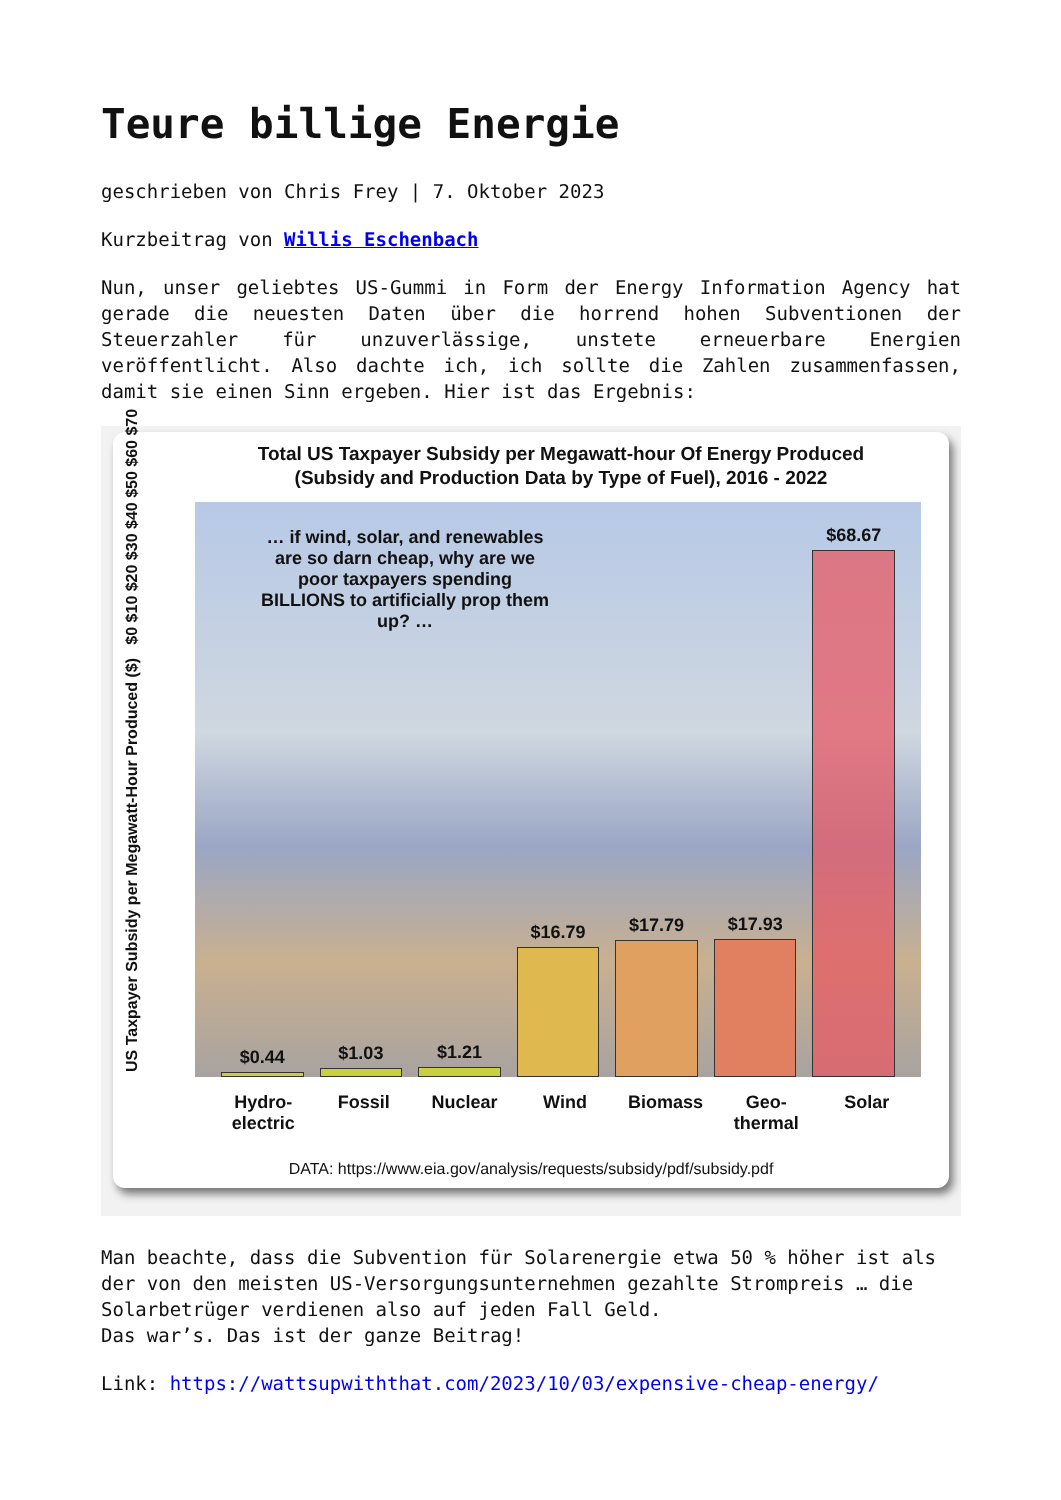Teure billige Energie
geschrieben von Chris Frey | 7. Oktober 2023
Kurzbeitrag von Willis Eschenbach
Nun, unser geliebtes US-Gummi in Form der Energy Information Agency hat gerade die neuesten Daten über die horrend hohen Subventionen der Steuerzahler für unzuverlässige, unstete erneuerbare Energien veröffentlicht. Also dachte ich, ich sollte die Zahlen zusammenfassen, damit sie einen Sinn ergeben. Hier ist das Ergebnis:
Total US Taxpayer Subsidy per Megawatt-hour Of Energy Produced
(Subsidy and Production Data by Type of Fuel), 2016 - 2022
US Taxpayer Subsidy per Megawatt-Hour Produced ($) $0 $10 $20 $30 $40 $50 $60 $70
… if wind, solar, and renewables are so darn cheap, why are we poor taxpayers spending BILLIONS to artificially prop them up? …
$0.44
$1.03
$1.21
$16.79
$17.79
$17.93
$68.67
Hydro-electric Fossil Nuclear Wind Biomass Geo-thermal Solar
DATA: https://www.eia.gov/analysis/requests/subsidy/pdf/subsidy.pdf
Man beachte, dass die Subvention für Solarenergie etwa 50 % höher ist als der von den meisten US-Versorgungsunternehmen gezahlte Strompreis … die Solarbetrüger verdienen also auf jeden Fall Geld.
Das war’s. Das ist der ganze Beitrag!
Link: https://wattsupwiththat.com/2023/10/03/expensive-cheap-energy/